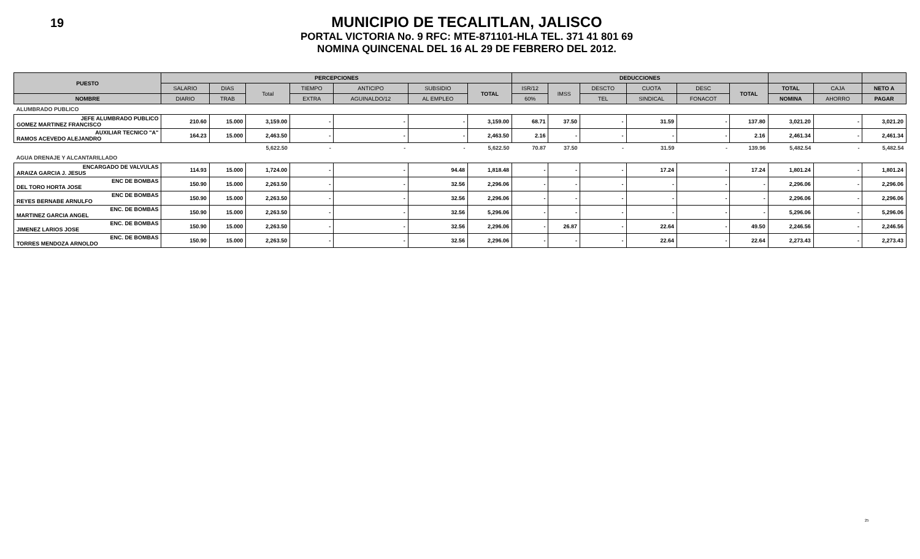19
MUNICIPIO DE TECALITLAN, JALISCO
PORTAL VICTORIA No. 9 RFC: MTE-871101-HLA TEL. 371 41 801 69
NOMINA QUINCENAL DEL 16 AL 29 DE FEBRERO DEL 2012.
| PUESTO | PERCEPCIONES | | | | | | | DEDUCCIONES | | | | | | | | |
| --- | --- | --- | --- | --- | --- | --- | --- | --- | --- | --- | --- | --- | --- | --- | --- | --- |
| | SALARIO | DIAS | Total | TIEMPO | ANTICIPO | SUBSIDIO | TOTAL | ISR/12 | IMSS | DESCTO | CUOTA | DESC | TOTAL | TOTAL | CAJA | NETO A |
| NOMBRE | DIARIO | TRAB | | EXTRA | AGUINALDO/12 | AL EMPLEO | | 60% | | TEL | SINDICAL | FONACOT | | NOMINA | AHORRO | PAGAR |
| ALUMBRADO PUBLICO | | | | | | | | | | | | | | | | |
| JEFE ALUMBRADO PUBLICO GOMEZ MARTINEZ FRANCISCO | 210.60 | 15.000 | 3,159.00 | - | - | - | 3,159.00 | 68.71 | 37.50 | - | 31.59 | - | 137.80 | 3,021.20 | - | 3,021.20 |
| AUXILIAR TECNICO "A" RAMOS ACEVEDO ALEJANDRO | 164.23 | 15.000 | 2,463.50 | - | - | - | 2,463.50 | 2.16 | - | - | - | - | 2.16 | 2,461.34 | - | 2,461.34 |
| | | | 5,622.50 | - | - | - | 5,622.50 | 70.87 | 37.50 | - | 31.59 | - | 139.96 | 5,482.54 | - | 5,482.54 |
| AGUA DRENAJE Y ALCANTARILLADO | | | | | | | | | | | | | | | | |
| ENCARGADO DE VALVULAS ARAIZA GARCIA J. JESUS | 114.93 | 15.000 | 1,724.00 | - | - | 94.48 | 1,818.48 | - | - | - | 17.24 | - | 17.24 | 1,801.24 | - | 1,801.24 |
| ENC DE BOMBAS DEL TORO HORTA JOSE | 150.90 | 15.000 | 2,263.50 | - | - | 32.56 | 2,296.06 | - | - | - | - | - | - | 2,296.06 | - | 2,296.06 |
| ENC DE BOMBAS REYES BERNABE ARNULFO | 150.90 | 15.000 | 2,263.50 | - | - | 32.56 | 2,296.06 | - | - | - | - | - | - | 2,296.06 | - | 2,296.06 |
| ENC. DE BOMBAS MARTINEZ GARCIA ANGEL | 150.90 | 15.000 | 2,263.50 | - | - | 32.56 | 5,296.06 | - | - | - | - | - | - | 5,296.06 | - | 5,296.06 |
| ENC. DE BOMBAS JIMENEZ LARIOS JOSE | 150.90 | 15.000 | 2,263.50 | - | - | 32.56 | 2,296.06 | - | 26.87 | - | 22.64 | - | 49.50 | 2,246.56 | - | 2,246.56 |
| ENC. DE BOMBAS TORRES MENDOZA ARNOLDO | 150.90 | 15.000 | 2,263.50 | - | - | 32.56 | 2,296.06 | - | - | - | 22.64 | - | 22.64 | 2,273.43 | - | 2,273.43 |
25